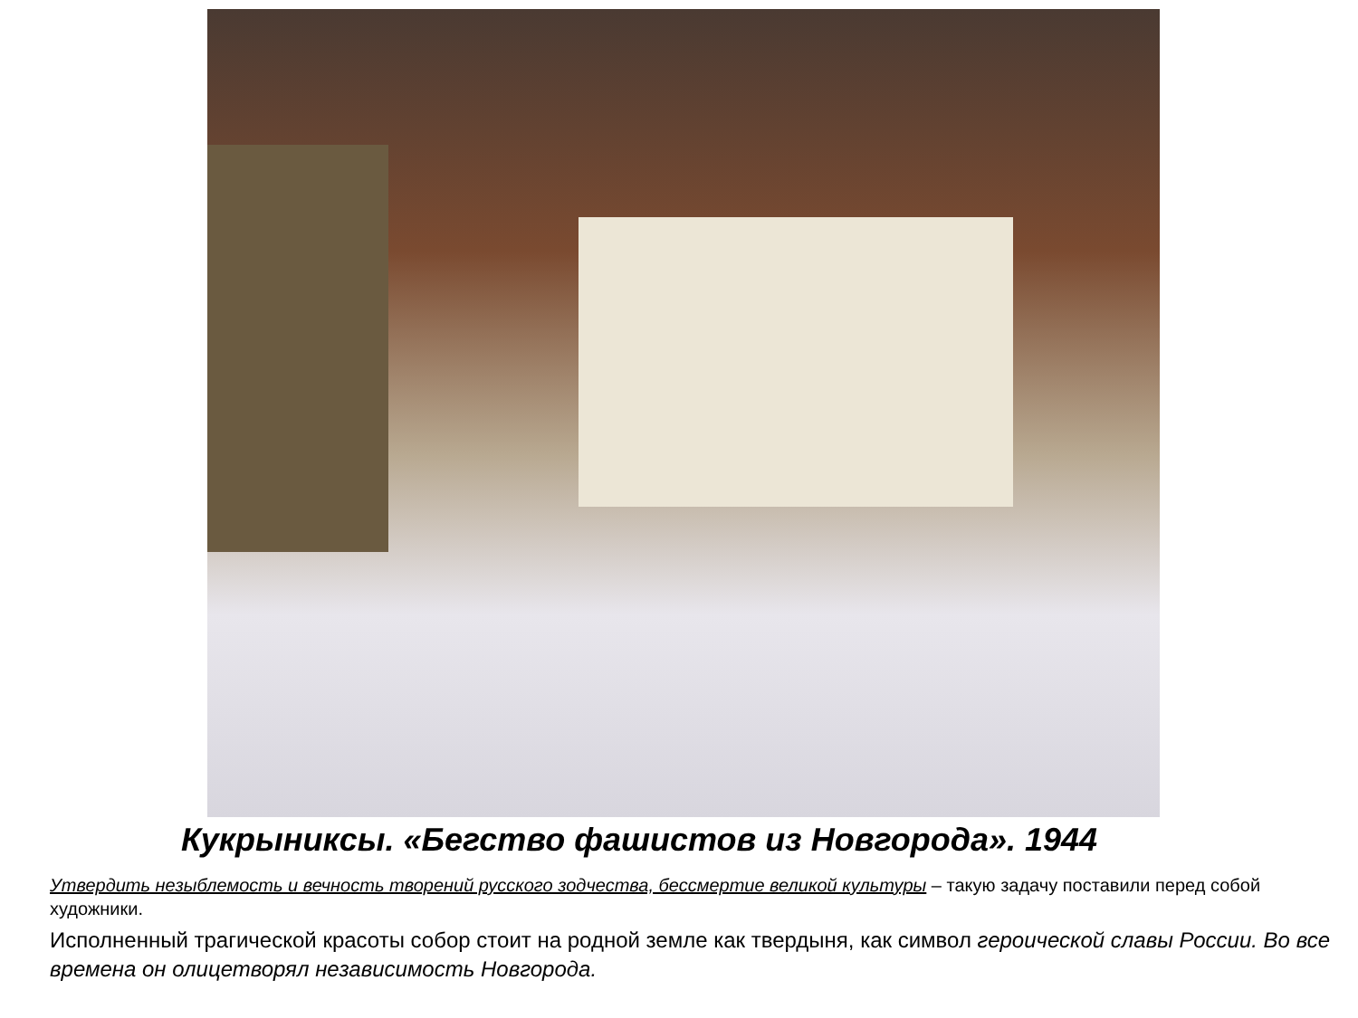Кукрыниксы. «Бегство фашистов из Новгорода». 1944
Утвердить незыблемость и вечность творений русского зодчества, бессмертие великой культуры – такую задачу поставили перед собой художники.
Исполненный трагической красоты собор стоит на родной земле как твердыня, как символ героической славы России. Во все времена он олицетворял независимость Новгорода.